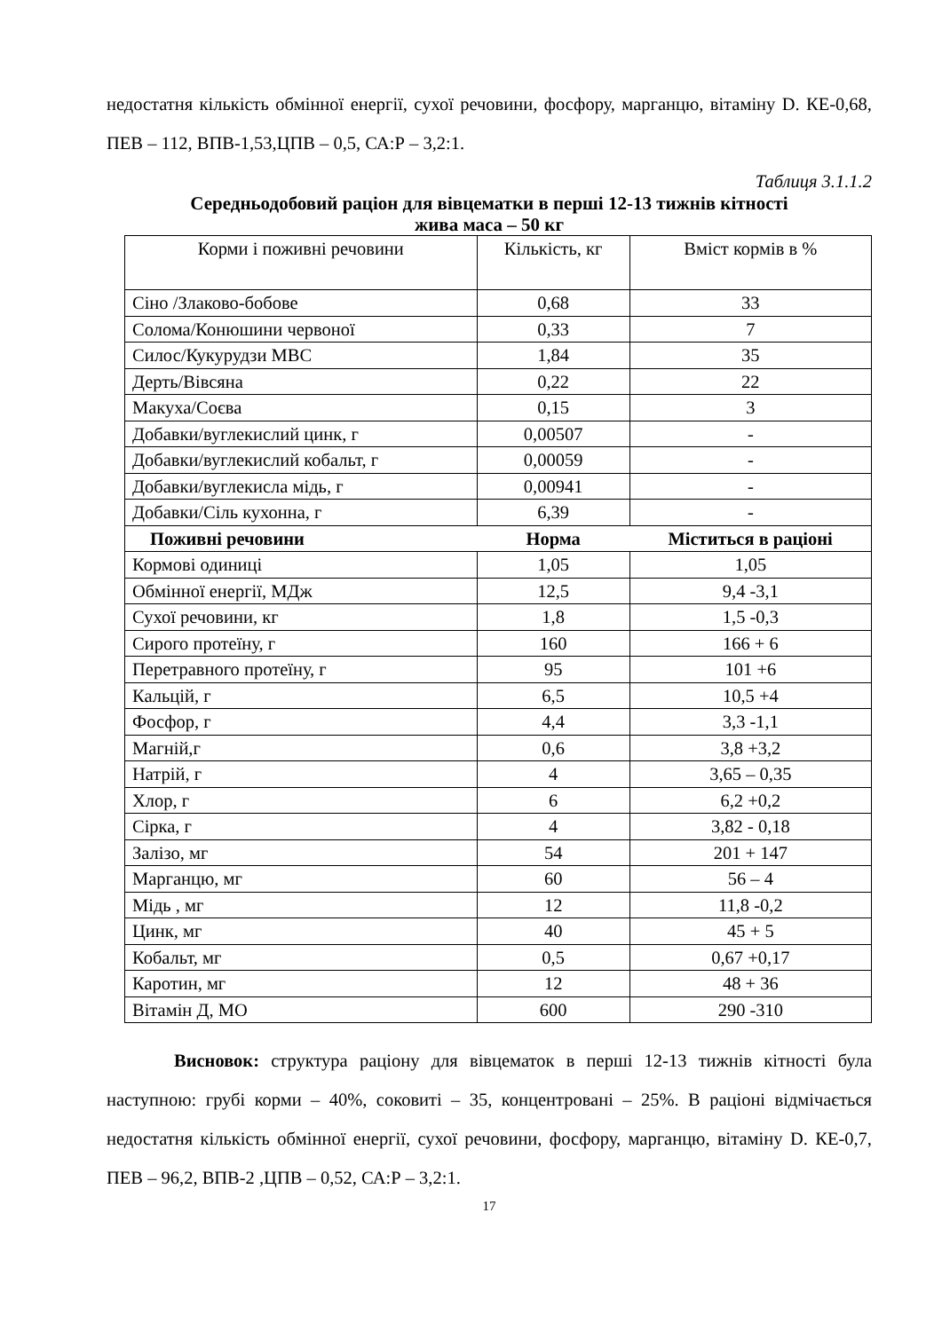недостатня кількість обмінної енергії, сухої речовини, фосфору, марганцю, вітаміну D. КЕ-0,68, ПЕВ – 112, ВПВ-1,53,ЦПВ – 0,5, СА:Р – 3,2:1.
Таблиця 3.1.1.2
Середньодобовий раціон для вівцематки в перші 12-13 тижнів кітності
жива маса – 50 кг
| Корми і поживні речовини | Кількість, кг | Вміст кормів в % |
| --- | --- | --- |
| Сіно /Злаково-бобове | 0,68 | 33 |
| Солома/Конюшини червоної | 0,33 | 7 |
| Силос/Кукурудзи МВС | 1,84 | 35 |
| Дерть/Вівсяна | 0,22 | 22 |
| Макуха/Соєва | 0,15 | 3 |
| Добавки/вуглекислий цинк, г | 0,00507 | - |
| Добавки/вуглекислий кобальт, г | 0,00059 | - |
| Добавки/вуглекисла мідь, г | 0,00941 | - |
| Добавки/Сіль кухонна, г | 6,39 | - |
| Поживні речовини | Норма | Міститься в раціоні |
| Кормові одиниці | 1,05 | 1,05 |
| Обмінної енергії, МДж | 12,5 | 9,4 -3,1 |
| Сухої речовини, кг | 1,8 | 1,5 -0,3 |
| Сирого протеїну, г | 160 | 166 + 6 |
| Перетравного протеїну, г | 95 | 101 +6 |
| Кальцій, г | 6,5 | 10,5 +4 |
| Фосфор, г | 4,4 | 3,3 -1,1 |
| Магній,г | 0,6 | 3,8 +3,2 |
| Натрій, г | 4 | 3,65 – 0,35 |
| Хлор, г | 6 | 6,2 +0,2 |
| Сірка, г | 4 | 3,82 - 0,18 |
| Залізо, мг | 54 | 201 + 147 |
| Марганцю, мг | 60 | 56 – 4 |
| Мідь , мг | 12 | 11,8 -0,2 |
| Цинк, мг | 40 | 45 + 5 |
| Кобальт, мг | 0,5 | 0,67 +0,17 |
| Каротин, мг | 12 | 48 + 36 |
| Вітамін Д, МО | 600 | 290 -310 |
Висновок: структура раціону для вівцематок в перші 12-13 тижнів кітності була наступною: грубі корми – 40%, соковиті – 35, концентровані – 25%. В раціоні відмічається недостатня кількість обмінної енергії, сухої речовини, фосфору, марганцю, вітаміну D. КЕ-0,7, ПЕВ – 96,2, ВПВ-2 ,ЦПВ – 0,52, СА:Р – 3,2:1.
17